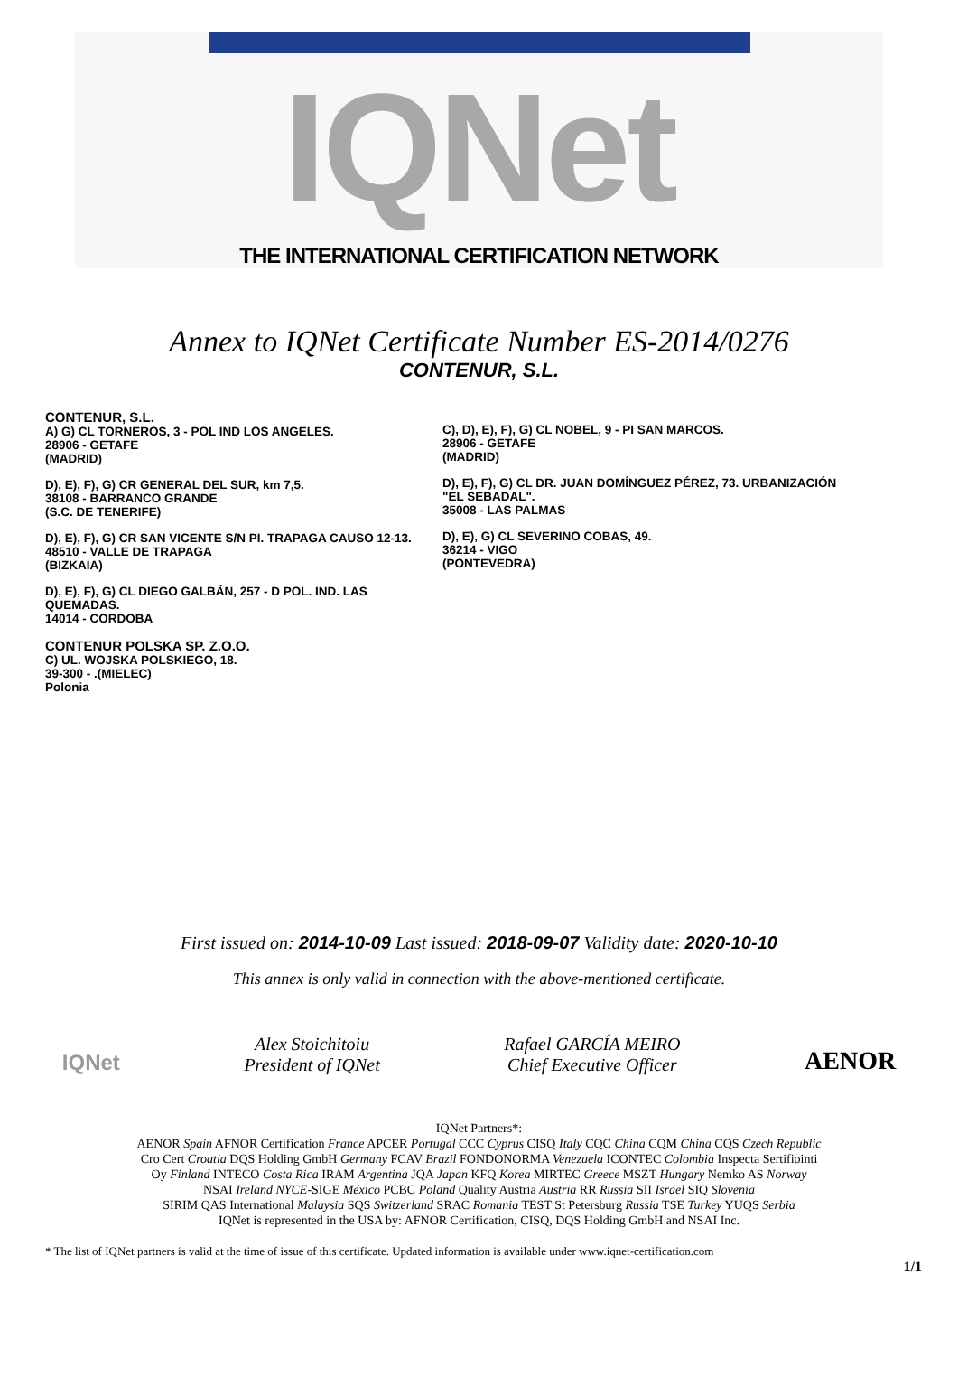IQNet
THE INTERNATIONAL CERTIFICATION NETWORK
Annex to IQNet Certificate Number ES-2014/0276
CONTENUR, S.L.
CONTENUR, S.L.
A) G) CL TORNEROS, 3 - POL IND LOS ANGELES.
28906 - GETAFE
(MADRID)
D), E), F), G) CR GENERAL DEL SUR, km 7,5.
38108 - BARRANCO GRANDE
(S.C. DE TENERIFE)
D), E), F), G) CR SAN VICENTE S/N PI. TRAPAGA CAUSO 12-13.
48510 - VALLE DE TRAPAGA
(BIZKAIA)
D), E), F), G) CL DIEGO GALBÁN, 257 - D POL. IND. LAS QUEMADAS.
14014 - CORDOBA
CONTENUR POLSKA SP. Z.O.O.
C) UL. WOJSKA POLSKIEGO, 18.
39-300 - .(MIELEC)
Polonia
C), D), E), F), G) CL NOBEL, 9 - PI SAN MARCOS.
28906 - GETAFE
(MADRID)
D), E), F), G) CL DR. JUAN DOMÍNGUEZ PÉREZ, 73. URBANIZACIÓN "EL SEBADAL".
35008 - LAS PALMAS
D), E), G) CL SEVERINO COBAS, 49.
36214 - VIGO
(PONTEVEDRA)
First issued on: 2014-10-09 Last issued: 2018-09-07 Validity date: 2020-10-10
This annex is only valid in connection with the above-mentioned certificate.
IQNet
Alex Stoichitoiu
President of IQNet
Rafael GARCÍA MEIRO
Chief Executive Officer
AENOR
IQNet Partners*:
AENOR Spain AFNOR Certification France APCER Portugal CCC Cyprus CISQ Italy CQC China CQM China CQS Czech Republic
Cro Cert Croatia DQS Holding GmbH Germany FCAV Brazil FONDONORMA Venezuela ICONTEC Colombia Inspecta Sertifiointi
Oy Finland INTECO Costa Rica IRAM Argentina JQA Japan KFQ Korea MIRTEC Greece MSZT Hungary Nemko AS Norway
NSAI Ireland NYCE-SIGE México PCBC Poland Quality Austria Austria RR Russia SII Israel SIQ Slovenia
SIRIM QAS International Malaysia SQS Switzerland SRAC Romania TEST St Petersburg Russia TSE Turkey YUQS Serbia
IQNet is represented in the USA by: AFNOR Certification, CISQ, DQS Holding GmbH and NSAI Inc.
* The list of IQNet partners is valid at the time of issue of this certificate. Updated information is available under www.iqnet-certification.com
1/1